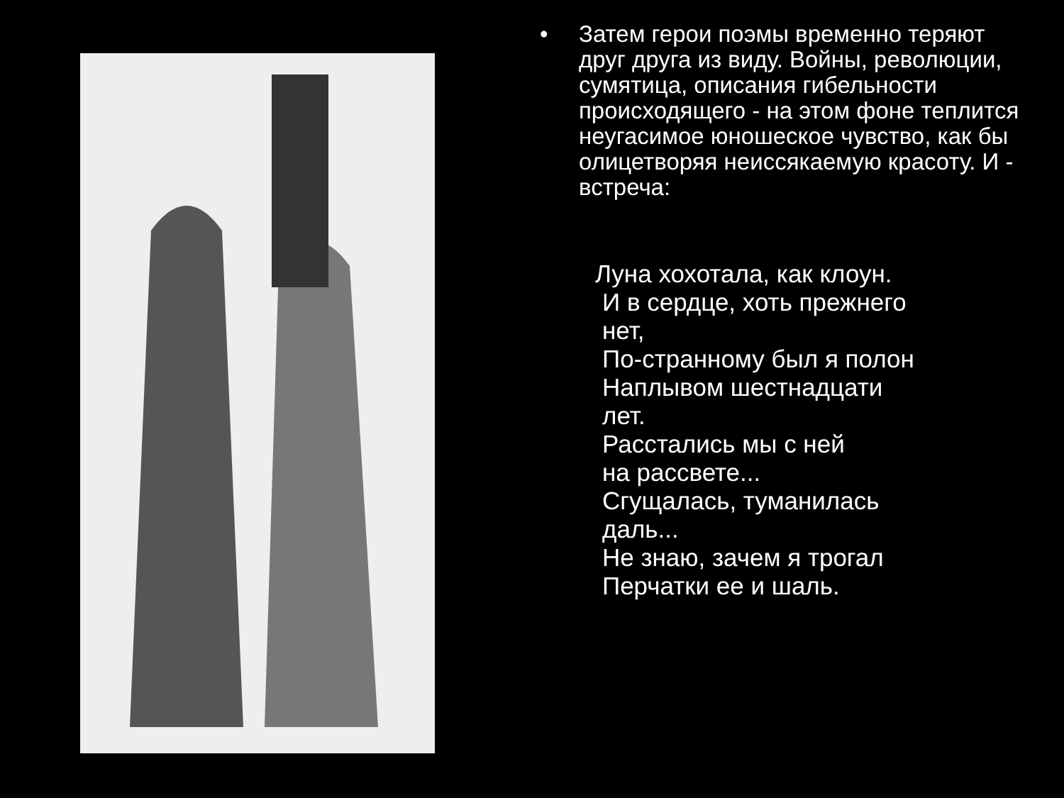• Затем герои поэмы временно теряют друг друга из виду. Войны, революции, сумятица, описания гибельности происходящего - на этом фоне теплится неугасимое юношеское чувство, как бы олицетворяя неиссякаемую красоту. И - встреча:
Луна хохотала, как клоун.
И в сердце, хоть прежнего
нет,
По-странному был я полон
Наплывом шестнадцати
лет.
Расстались мы с ней
на рассвете...
Сгущалась, туманилась
даль...
Не знаю, зачем я трогал
Перчатки ее и шаль.